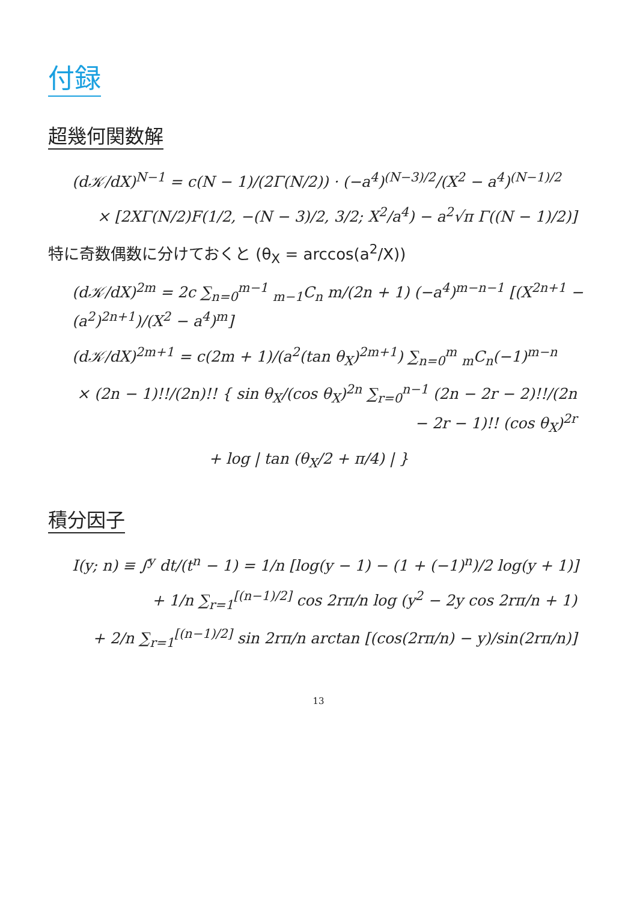付録
超幾何関数解
(d𝒦/dX)<sup>N−1</sup> = c(N − 1)/(2Γ(N/2)) · (−a<sup>4</sup>)<sup>(N−3)/2</sup>/(X<sup>2</sup> − a<sup>4</sup>)<sup>(N−1)/2</sup>
× [2XΓ(N/2)F(1/2, −(N − 3)/2, 3/2; X<sup>2</sup>/a<sup>4</sup>) − a<sup>2</sup>√π Γ((N − 1)/2)]
特に奇数偶数に分けておくと (θ<sub>X</sub> = arccos(a<sup>2</sup>/X))
(d𝒦/dX)<sup>2m</sup> = 2c ∑<sub>n=0</sub><sup>m−1</sup> <sub>m−1</sub>C<sub>n</sub> m/(2n + 1) (−a<sup>4</sup>)<sup>m−n−1</sup> [(X<sup>2n+1</sup> − (a<sup>2</sup>)<sup>2n+1</sup>)/(X<sup>2</sup> − a<sup>4</sup>)<sup>m</sup>]
(d𝒦/dX)<sup>2m+1</sup> = c(2m + 1)/(a<sup>2</sup>(tan θ<sub>X</sub>)<sup>2m+1</sup>) ∑<sub>n=0</sub><sup>m</sup> <sub>m</sub>C<sub>n</sub>(−1)<sup>m−n</sup>
× (2n − 1)!!/(2n)!! { sin θ<sub>X</sub>/(cos θ<sub>X</sub>)<sup>2n</sup> ∑<sub>r=0</sub><sup>n−1</sup> (2n − 2r − 2)!!/(2n − 2r − 1)!! (cos θ<sub>X</sub>)<sup>2r</sup>
+ log | tan (θ<sub>X</sub>/2 + π/4) | }
積分因子
I(y; n) ≡ ∫<sup>y</sup> dt/(t<sup>n</sup> − 1) = 1/n [log(y − 1) − (1 + (−1)<sup>n</sup>)/2 log(y + 1)]
+ 1/n ∑<sub>r=1</sub><sup>[(n−1)/2]</sup> cos 2rπ/n log (y<sup>2</sup> − 2y cos 2rπ/n + 1)
+ 2/n ∑<sub>r=1</sub><sup>[(n−1)/2]</sup> sin 2rπ/n arctan [(cos(2rπ/n) − y)/sin(2rπ/n)]
13